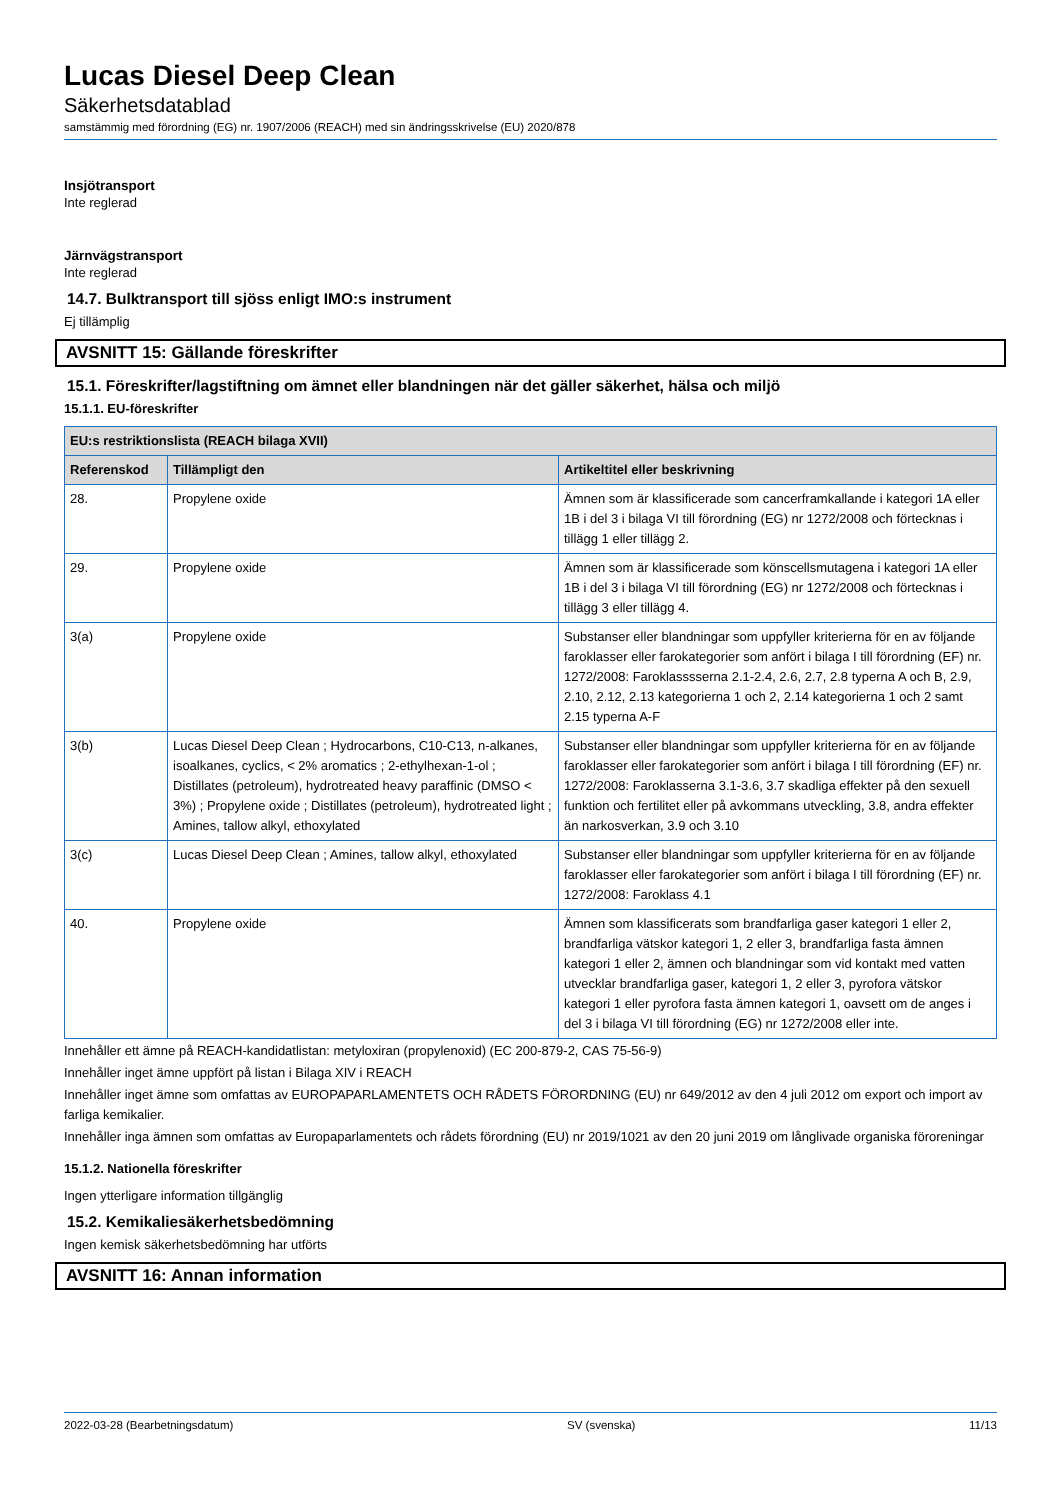Lucas Diesel Deep Clean
Säkerhetsdatablad
samstämmig med förordning (EG) nr. 1907/2006 (REACH) med sin ändringsskrivelse (EU) 2020/878
Insjötransport
Inte reglerad
Järnvägstransport
Inte reglerad
14.7. Bulktransport till sjöss enligt IMO:s instrument
Ej tillämplig
AVSNITT 15: Gällande föreskrifter
15.1. Föreskrifter/lagstiftning om ämnet eller blandningen när det gäller säkerhet, hälsa och miljö
15.1.1. EU-föreskrifter
| EU:s restriktionslista (REACH bilaga XVII) | | |
| --- | --- | --- |
| Referenskod | Tillämpligt den | Artikeltitel eller beskrivning |
| 28. | Propylene oxide | Ämnen som är klassificerade som cancerframkallande i kategori 1A eller 1B i del 3 i bilaga VI till förordning (EG) nr 1272/2008 och förtecknas i tillägg 1 eller tillägg 2. |
| 29. | Propylene oxide | Ämnen som är klassificerade som könscellsmutagena i kategori 1A eller 1B i del 3 i bilaga VI till förordning (EG) nr 1272/2008 och förtecknas i tillägg 3 eller tillägg 4. |
| 3(a) | Propylene oxide | Substanser eller blandningar som uppfyller kriterierna för en av följande faroklasser eller farokategorier som anfört i bilaga I till förordning (EF) nr. 1272/2008: Faroklasssserna 2.1-2.4, 2.6, 2.7, 2.8 typerna A och B, 2.9, 2.10, 2.12, 2.13 kategorierna 1 och 2, 2.14 kategorierna 1 och 2 samt 2.15 typerna A-F |
| 3(b) | Lucas Diesel Deep Clean ; Hydrocarbons, C10-C13, n-alkanes, isoalkanes, cyclics, < 2% aromatics ; 2-ethylhexan-1-ol ; Distillates (petroleum), hydrotreated heavy paraffinic (DMSO < 3%) ; Propylene oxide ; Distillates (petroleum), hydrotreated light ; Amines, tallow alkyl, ethoxylated | Substanser eller blandningar som uppfyller kriterierna för en av följande faroklasser eller farokategorier som anfört i bilaga I till förordning (EF) nr. 1272/2008: Faroklasserna 3.1-3.6, 3.7 skadliga effekter på den sexuell funktion och fertilitet eller på avkommans utveckling, 3.8, andra effekter än narkosverkan, 3.9 och 3.10 |
| 3(c) | Lucas Diesel Deep Clean ; Amines, tallow alkyl, ethoxylated | Substanser eller blandningar som uppfyller kriterierna för en av följande faroklasser eller farokategorier som anfört i bilaga I till förordning (EF) nr. 1272/2008: Faroklass 4.1 |
| 40. | Propylene oxide | Ämnen som klassificerats som brandfarliga gaser kategori 1 eller 2, brandfarliga vätskor kategori 1, 2 eller 3, brandfarliga fasta ämnen kategori 1 eller 2, ämnen och blandningar som vid kontakt med vatten utvecklar brandfarliga gaser, kategori 1, 2 eller 3, pyrofora vätskor kategori 1 eller pyrofora fasta ämnen kategori 1, oavsett om de anges i del 3 i bilaga VI till förordning (EG) nr 1272/2008 eller inte. |
Innehåller ett ämne på REACH-kandidatlistan: metyloxiran (propylenoxid) (EC 200-879-2, CAS 75-56-9)
Innehåller inget ämne uppfört på listan i Bilaga XIV i REACH
Innehåller inget ämne som omfattas av EUROPAPARLAMENTETS OCH RÅDETS FÖRORDNING (EU) nr 649/2012 av den 4 juli 2012 om export och import av farliga kemikalier.
Innehåller inga ämnen som omfattas av Europaparlamentets och rådets förordning (EU) nr 2019/1021 av den 20 juni 2019 om långlivade organiska föroreningar
15.1.2. Nationella föreskrifter
Ingen ytterligare information tillgänglig
15.2. Kemikaliesäkerhetsbedömning
Ingen kemisk säkerhetsbedömning har utförts
AVSNITT 16: Annan information
2022-03-28 (Bearbetningsdatum) SV (svenska) 11/13